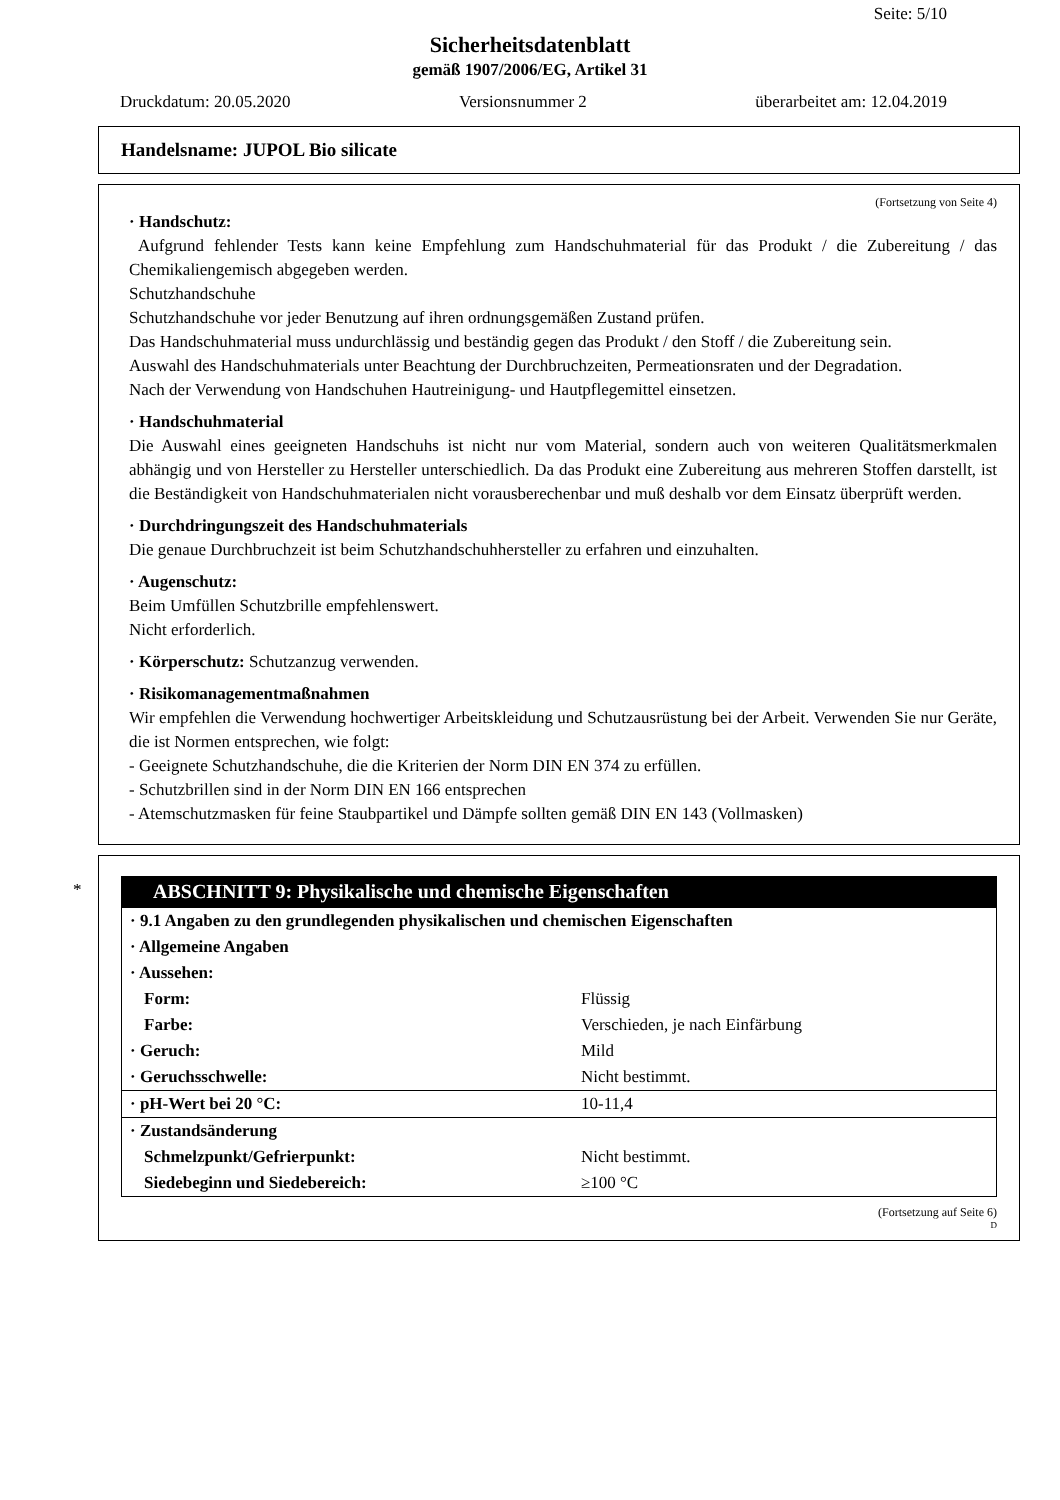Seite: 5/10
Sicherheitsdatenblatt
gemäß 1907/2006/EG, Artikel 31
Druckdatum: 20.05.2020 Versionsnummer 2 überarbeitet am: 12.04.2019
Handelsname: JUPOL Bio silicate
(Fortsetzung von Seite 4)
· Handschutz:
Aufgrund fehlender Tests kann keine Empfehlung zum Handschuhmaterial für das Produkt / die Zubereitung / das Chemikaliengemisch abgegeben werden.
Schutzhandschuhe
Schutzhandschuhe vor jeder Benutzung auf ihren ordnungsgemäßen Zustand prüfen.
Das Handschuhmaterial muss undurchlässig und beständig gegen das Produkt / den Stoff / die Zubereitung sein.
Auswahl des Handschuhmaterials unter Beachtung der Durchbruchzeiten, Permeationsraten und der Degradation.
Nach der Verwendung von Handschuhen Hautreinigung- und Hautpflegemittel einsetzen.
· Handschuhmaterial
Die Auswahl eines geeigneten Handschuhs ist nicht nur vom Material, sondern auch von weiteren Qualitätsmerkmalen abhängig und von Hersteller zu Hersteller unterschiedlich. Da das Produkt eine Zubereitung aus mehreren Stoffen darstellt, ist die Beständigkeit von Handschuhmaterialen nicht vorausberechenbar und muß deshalb vor dem Einsatz überprüft werden.
· Durchdringungszeit des Handschuhmaterials
Die genaue Durchbruchzeit ist beim Schutzhandschuhhersteller zu erfahren und einzuhalten.
· Augenschutz:
Beim Umfüllen Schutzbrille empfehlenswert.
Nicht erforderlich.
· Körperschutz: Schutzanzug verwenden.
· Risikomanagementmaßnahmen
Wir empfehlen die Verwendung hochwertiger Arbeitskleidung und Schutzausrüstung bei der Arbeit. Verwenden Sie nur Geräte, die ist Normen entsprechen, wie folgt:
- Geeignete Schutzhandschuhe, die die Kriterien der Norm DIN EN 374 zu erfüllen.
- Schutzbrillen sind in der Norm DIN EN 166 entsprechen
- Atemschutzmasken für feine Staubpartikel und Dämpfe sollten gemäß DIN EN 143 (Vollmasken)
*
ABSCHNITT 9: Physikalische und chemische Eigenschaften
| · 9.1 Angaben zu den grundlegenden physikalischen und chemischen Eigenschaften | |
| · Allgemeine Angaben | |
| · Aussehen: | |
| Form: | Flüssig |
| Farbe: | Verschieden, je nach Einfärbung |
| · Geruch: | Mild |
| · Geruchsschwelle: | Nicht bestimmt. |
| · pH-Wert bei 20 °C: | 10-11,4 |
| · Zustandsänderung | |
| Schmelzpunkt/Gefrierpunkt: | Nicht bestimmt. |
| Siedebeginn und Siedebereich: | ≥100 °C |
(Fortsetzung auf Seite 6)
D